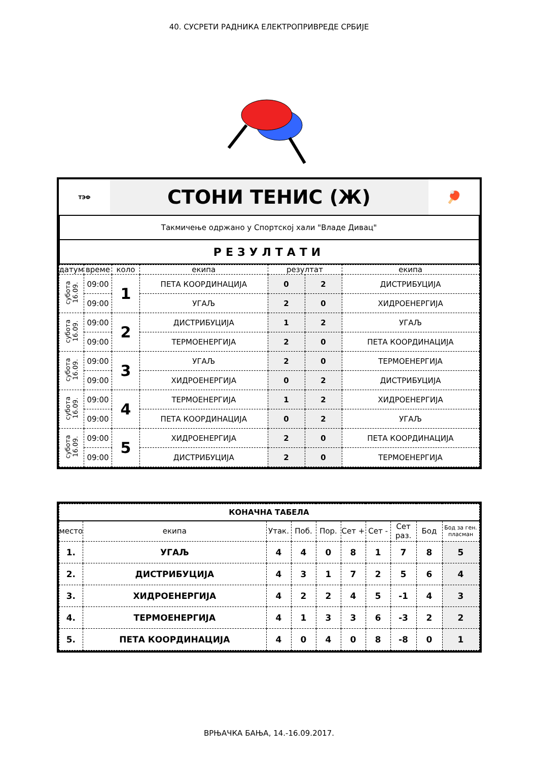40. СУСРЕТИ РАДНИКА ЕЛЕКТРОПРИВРЕДЕ СРБИЈЕ
| ТЭФ | СТОНИ ТЕНИС (Ж) | 🏓 |
| Такмичење одржано у Спортској хали "Владе Дивац" | | |
| РЕЗУЛТАТИ | | |
| датум | време | коло | екипа | резултат | | екипа |
| --- | --- | --- | --- | --- | --- | --- |
| субота 16.09. | 09:00 | 1 | ПЕТА КООРДИНАЦИЈА | 0 | 2 | ДИСТРИБУЦИЈА |
| | 09:00 | | УГАЉ | 2 | 0 | ХИДРОЕНЕРГИЈА |
| субота 16.09. | 09:00 | 2 | ДИСТРИБУЦИЈА | 1 | 2 | УГАЉ |
| | 09:00 | | ТЕРМОЕНЕРГИЈА | 2 | 0 | ПЕТА КООРДИНАЦИЈА |
| субота 16.09. | 09:00 | 3 | УГАЉ | 2 | 0 | ТЕРМОЕНЕРГИЈА |
| | 09:00 | | ХИДРОЕНЕРГИЈА | 0 | 2 | ДИСТРИБУЦИЈА |
| субота 16.09. | 09:00 | 4 | ТЕРМОЕНЕРГИЈА | 1 | 2 | ХИДРОЕНЕРГИЈА |
| | 09:00 | | ПЕТА КООРДИНАЦИЈА | 0 | 2 | УГАЉ |
| субота 16.09. | 09:00 | 5 | ХИДРОЕНЕРГИЈА | 2 | 0 | ПЕТА КООРДИНАЦИЈА |
| | 09:00 | | ДИСТРИБУЦИЈА | 2 | 0 | ТЕРМОЕНЕРГИЈА |
| КОНАЧНА ТАБЕЛА | | | | | | | | | |
| --- | --- | --- | --- | --- | --- | --- | --- | --- | --- |
| место | екипа | Утак. | Поб. | Пор. | Сет + | Сет - | Сет раз. | Бод | Бод за ген. пласман |
| 1. | УГАЉ | 4 | 4 | 0 | 8 | 1 | 7 | 8 | 5 |
| 2. | ДИСТРИБУЦИЈА | 4 | 3 | 1 | 7 | 2 | 5 | 6 | 4 |
| 3. | ХИДРОЕНЕРГИЈА | 4 | 2 | 2 | 4 | 5 | -1 | 4 | 3 |
| 4. | ТЕРМОЕНЕРГИЈА | 4 | 1 | 3 | 3 | 6 | -3 | 2 | 2 |
| 5. | ПЕТА КООРДИНАЦИЈА | 4 | 0 | 4 | 0 | 8 | -8 | 0 | 1 |
ВРЊАЧКА БАЊА, 14.-16.09.2017.